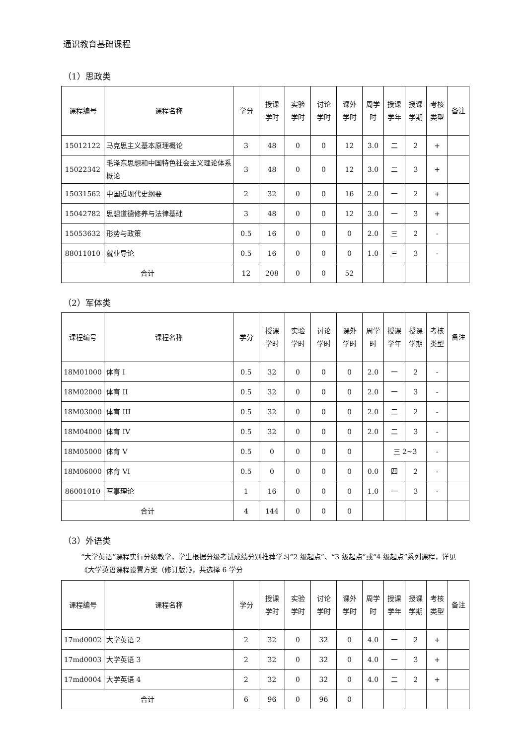通识教育基础课程
（1）思政类
| 课程编号 | 课程名称 | 学分 | 授课 学时 | 实验 学时 | 讨论 学时 | 课外 学时 | 周学 时 | 授课 学年 | 授课 学期 | 考核 类型 | 备注 |
| --- | --- | --- | --- | --- | --- | --- | --- | --- | --- | --- | --- |
| 15012122 | 马克思主义基本原理概论 | 3 | 48 | 0 | 0 | 12 | 3.0 | 二 | 2 | + | |
| 15022342 | 毛泽东思想和中国特色社会主义理论体系概论 | 3 | 48 | 0 | 0 | 12 | 3.0 | 二 | 3 | + | |
| 15031562 | 中国近现代史纲要 | 2 | 32 | 0 | 0 | 16 | 2.0 | 一 | 2 | + | |
| 15042782 | 思想道德修养与法律基础 | 3 | 48 | 0 | 0 | 12 | 3.0 | 一 | 3 | + | |
| 15053632 | 形势与政策 | 0.5 | 16 | 0 | 0 | 0 | 2.0 | 三 | 2 | - | |
| 88011010 | 就业导论 | 0.5 | 16 | 0 | 0 | 0 | 1.0 | 三 | 3 | - | |
| 合计 | | 12 | 208 | 0 | 0 | 52 | | | | | |
（2）军体类
| 课程编号 | 课程名称 | 学分 | 授课 学时 | 实验 学时 | 讨论 学时 | 课外 学时 | 周学 时 | 授课 学年 | 授课 学期 | 考核 类型 | 备注 |
| --- | --- | --- | --- | --- | --- | --- | --- | --- | --- | --- | --- |
| 18M01000 | 体育 I | 0.5 | 32 | 0 | 0 | 0 | 2.0 | 一 | 2 | - | |
| 18M02000 | 体育 II | 0.5 | 32 | 0 | 0 | 0 | 2.0 | 一 | 3 | - | |
| 18M03000 | 体育 III | 0.5 | 32 | 0 | 0 | 0 | 2.0 | 二 | 2 | - | |
| 18M04000 | 体育 IV | 0.5 | 32 | 0 | 0 | 0 | 2.0 | 二 | 3 | - | |
| 18M05000 | 体育 V | 0.5 | 0 | 0 | 0 | 0 | | 三 2~3 | | - | |
| 18M06000 | 体育 VI | 0.5 | 0 | 0 | 0 | 0 | 0.0 | 四 | 2 | - | |
| 86001010 | 军事理论 | 1 | 16 | 0 | 0 | 0 | 1.0 | 一 | 3 | - | |
| 合计 | | 4 | 144 | 0 | 0 | 0 | | | | | |
（3）外语类
“大学英语”课程实行分级教学，学生根据分级考试成绩分别推荐学习“2 级起点”、“3 级起点”或“4 级起点”系列课程，详见 《大学英语课程设置方案（修订版）》，共选择 6 学分
| 课程编号 | 课程名称 | 学分 | 授课 学时 | 实验 学时 | 讨论 学时 | 课外 学时 | 周学 时 | 授课 学年 | 授课 学期 | 考核 类型 | 备注 |
| --- | --- | --- | --- | --- | --- | --- | --- | --- | --- | --- | --- |
| 17md0002 | 大学英语 2 | 2 | 32 | 0 | 32 | 0 | 4.0 | 一 | 2 | + | |
| 17md0003 | 大学英语 3 | 2 | 32 | 0 | 32 | 0 | 4.0 | 一 | 3 | + | |
| 17md0004 | 大学英语 4 | 2 | 32 | 0 | 32 | 0 | 4.0 | 二 | 2 | + | |
| 合计 | | 6 | 96 | 0 | 96 | 0 | | | | | |